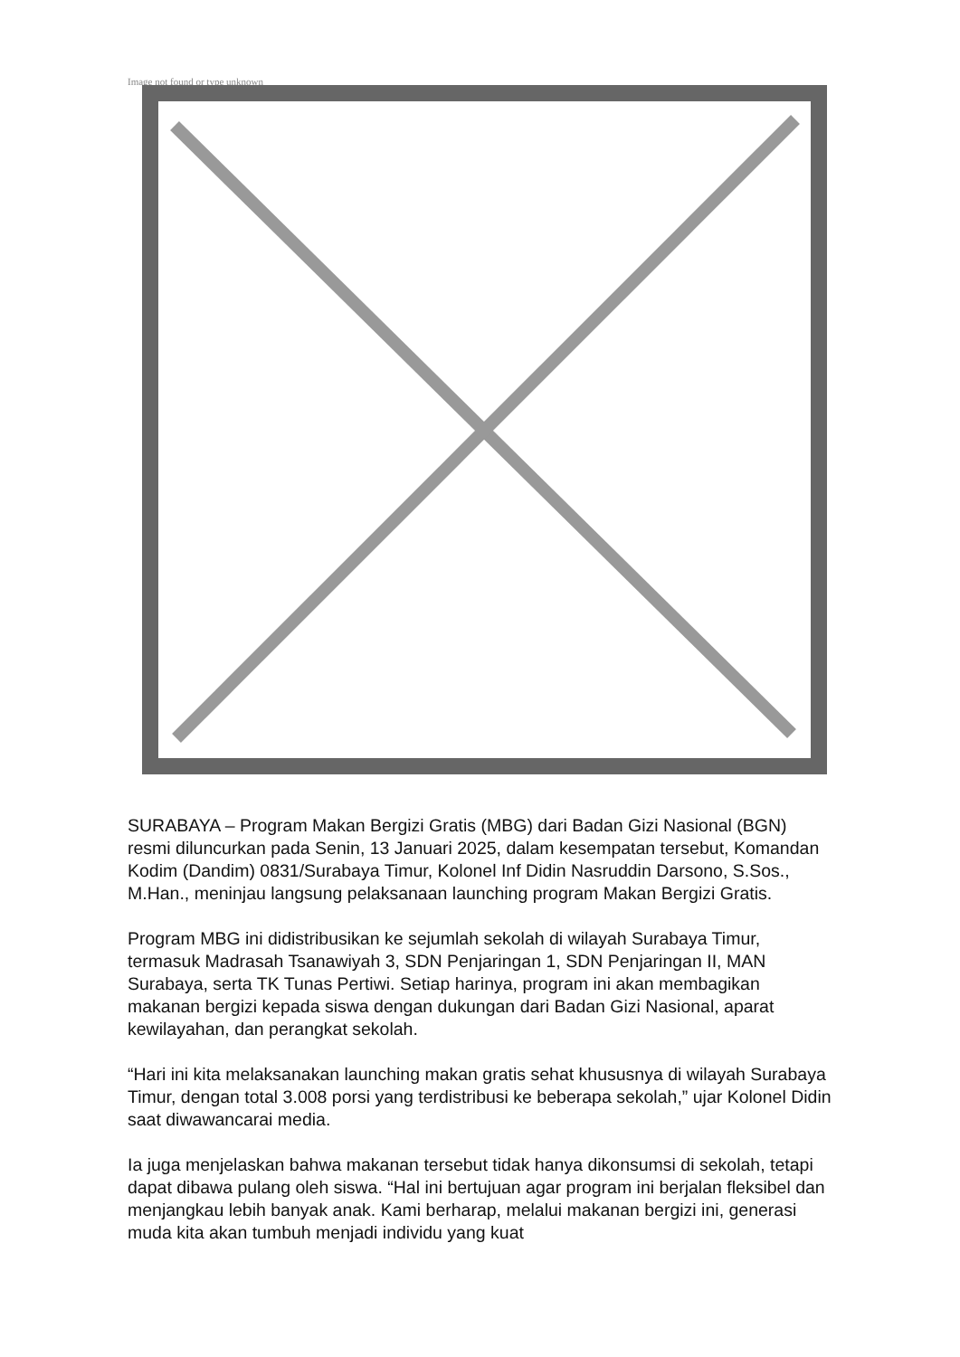Image not found or type unknown
SURABAYA – Program Makan Bergizi Gratis (MBG) dari Badan Gizi Nasional (BGN) resmi diluncurkan pada Senin, 13 Januari 2025, dalam kesempatan tersebut, Komandan Kodim (Dandim) 0831/Surabaya Timur, Kolonel Inf Didin Nasruddin Darsono, S.Sos., M.Han., meninjau langsung pelaksanaan launching program Makan Bergizi Gratis.
Program MBG ini didistribusikan ke sejumlah sekolah di wilayah Surabaya Timur, termasuk Madrasah Tsanawiyah 3, SDN Penjaringan 1, SDN Penjaringan II, MAN Surabaya, serta TK Tunas Pertiwi. Setiap harinya, program ini akan membagikan makanan bergizi kepada siswa dengan dukungan dari Badan Gizi Nasional, aparat kewilayahan, dan perangkat sekolah.
“Hari ini kita melaksanakan launching makan gratis sehat khususnya di wilayah Surabaya Timur, dengan total 3.008 porsi yang terdistribusi ke beberapa sekolah,” ujar Kolonel Didin saat diwawancarai media.
Ia juga menjelaskan bahwa makanan tersebut tidak hanya dikonsumsi di sekolah, tetapi dapat dibawa pulang oleh siswa. “Hal ini bertujuan agar program ini berjalan fleksibel dan menjangkau lebih banyak anak. Kami berharap, melalui makanan bergizi ini, generasi muda kita akan tumbuh menjadi individu yang kuat